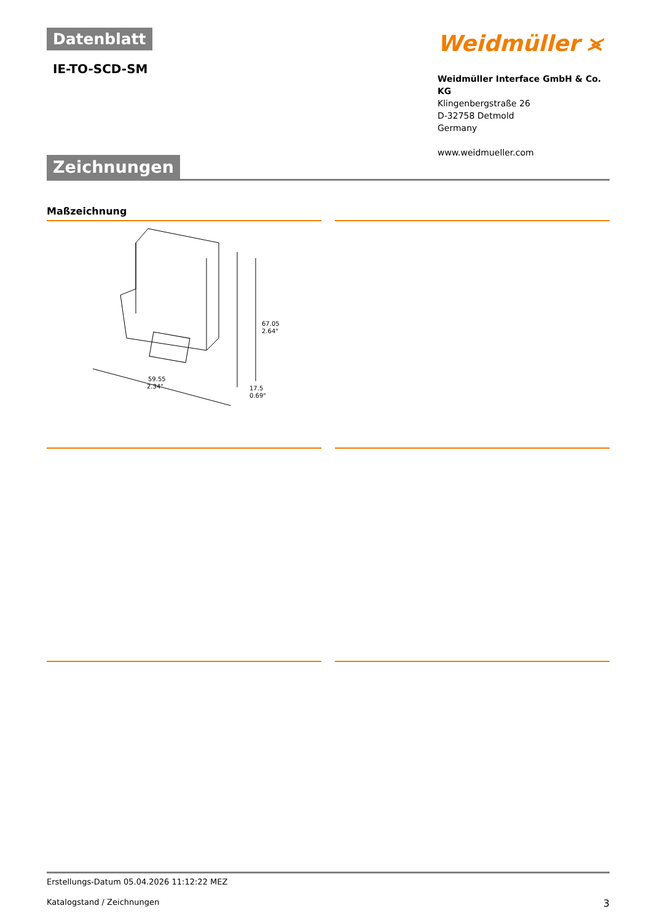Datenblatt
IE-TO-SCD-SM
Weidmüller ⪤
Weidmüller Interface GmbH & Co. KG
Klingenbergstraße 26
D-32758 Detmold
Germany
www.weidmueller.com
Zeichnungen
Maßzeichnung
59.55
2.34"
67.05
2.64"
17.5
0.69"
Erstellungs-Datum 05.04.2026 11:12:22 MEZ
Katalogstand / Zeichnungen 3